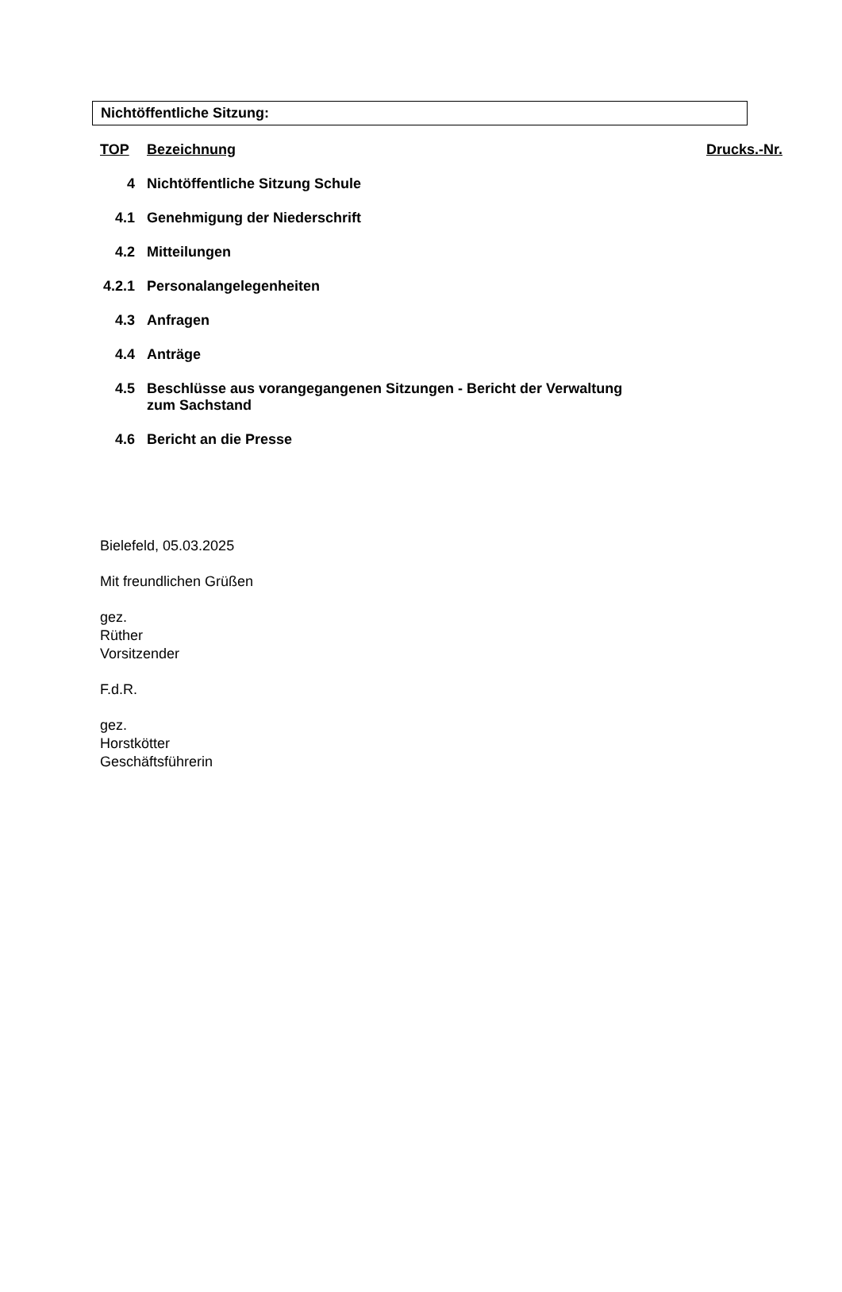Nichtöffentliche Sitzung:
| TOP | Bezeichnung | Drucks.-Nr. |
| --- | --- | --- |
| 4 | Nichtöffentliche Sitzung Schule | |
| 4.1 | Genehmigung der Niederschrift | |
| 4.2 | Mitteilungen | |
| 4.2.1 | Personalangelegenheiten | |
| 4.3 | Anfragen | |
| 4.4 | Anträge | |
| 4.5 | Beschlüsse aus vorangegangenen Sitzungen - Bericht der Verwaltung zum Sachstand | |
| 4.6 | Bericht an die Presse | |
Bielefeld, 05.03.2025
Mit freundlichen Grüßen
gez.
Rüther
Vorsitzender
F.d.R.
gez.
Horstkötter
Geschäftsführerin